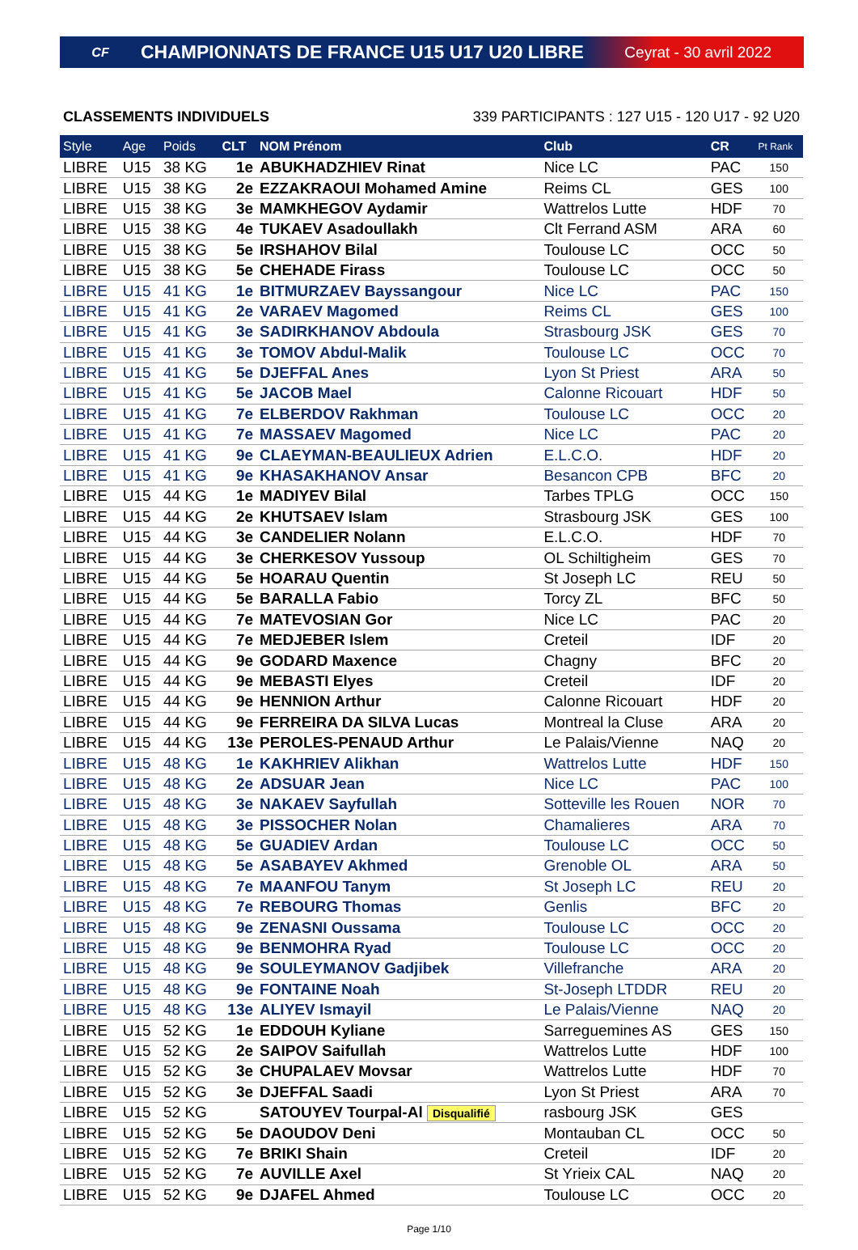CF
CHAMPIONNATS DE FRANCE U15 U17 U20 LIBRE
Ceyrat - 30 avril 2022
CLASSEMENTS INDIVIDUELS 339 PARTICIPANTS : 127 U15 - 120 U17 - 92 U20
| Style | Age | Poids | CLT | NOM Prénom | Club | CR | Pt Rank |
| --- | --- | --- | --- | --- | --- | --- | --- |
| LIBRE | U15 | 38 KG | 1e | ABUKHADZHIEV Rinat | Nice LC | PAC | 150 |
| LIBRE | U15 | 38 KG | 2e | EZZAKRAOUI Mohamed Amine | Reims CL | GES | 100 |
| LIBRE | U15 | 38 KG | 3e | MAMKHEGOV Aydamir | Wattrelos Lutte | HDF | 70 |
| LIBRE | U15 | 38 KG | 4e | TUKAEV Asadoullakh | Clt Ferrand ASM | ARA | 60 |
| LIBRE | U15 | 38 KG | 5e | IRSHAHOV Bilal | Toulouse LC | OCC | 50 |
| LIBRE | U15 | 38 KG | 5e | CHEHADE Firass | Toulouse LC | OCC | 50 |
| LIBRE | U15 | 41 KG | 1e | BITMURZAEV Bayssangour | Nice LC | PAC | 150 |
| LIBRE | U15 | 41 KG | 2e | VARAEV Magomed | Reims CL | GES | 100 |
| LIBRE | U15 | 41 KG | 3e | SADIRKHANOV Abdoula | Strasbourg JSK | GES | 70 |
| LIBRE | U15 | 41 KG | 3e | TOMOV Abdul-Malik | Toulouse LC | OCC | 70 |
| LIBRE | U15 | 41 KG | 5e | DJEFFAL Anes | Lyon St Priest | ARA | 50 |
| LIBRE | U15 | 41 KG | 5e | JACOB Mael | Calonne Ricouart | HDF | 50 |
| LIBRE | U15 | 41 KG | 7e | ELBERDOV Rakhman | Toulouse LC | OCC | 20 |
| LIBRE | U15 | 41 KG | 7e | MASSAEV Magomed | Nice LC | PAC | 20 |
| LIBRE | U15 | 41 KG | 9e | CLAEYMAN-BEAULIEUX Adrien | E.L.C.O. | HDF | 20 |
| LIBRE | U15 | 41 KG | 9e | KHASAKHANOV Ansar | Besancon CPB | BFC | 20 |
| LIBRE | U15 | 44 KG | 1e | MADIYEV Bilal | Tarbes TPLG | OCC | 150 |
| LIBRE | U15 | 44 KG | 2e | KHUTSAEV Islam | Strasbourg JSK | GES | 100 |
| LIBRE | U15 | 44 KG | 3e | CANDELIER Nolann | E.L.C.O. | HDF | 70 |
| LIBRE | U15 | 44 KG | 3e | CHERKESOV Yussoup | OL Schiltigheim | GES | 70 |
| LIBRE | U15 | 44 KG | 5e | HOARAU Quentin | St Joseph LC | REU | 50 |
| LIBRE | U15 | 44 KG | 5e | BARALLA Fabio | Torcy ZL | BFC | 50 |
| LIBRE | U15 | 44 KG | 7e | MATEVOSIAN Gor | Nice LC | PAC | 20 |
| LIBRE | U15 | 44 KG | 7e | MEDJEBER Islem | Creteil | IDF | 20 |
| LIBRE | U15 | 44 KG | 9e | GODARD Maxence | Chagny | BFC | 20 |
| LIBRE | U15 | 44 KG | 9e | MEBASTI Elyes | Creteil | IDF | 20 |
| LIBRE | U15 | 44 KG | 9e | HENNION Arthur | Calonne Ricouart | HDF | 20 |
| LIBRE | U15 | 44 KG | 9e | FERREIRA DA SILVA Lucas | Montreal la Cluse | ARA | 20 |
| LIBRE | U15 | 44 KG | 13e | PEROLES-PENAUD Arthur | Le Palais/Vienne | NAQ | 20 |
| LIBRE | U15 | 48 KG | 1e | KAKHRIEV Alikhan | Wattrelos Lutte | HDF | 150 |
| LIBRE | U15 | 48 KG | 2e | ADSUAR Jean | Nice LC | PAC | 100 |
| LIBRE | U15 | 48 KG | 3e | NAKAEV Sayfullah | Sotteville les Rouen | NOR | 70 |
| LIBRE | U15 | 48 KG | 3e | PISSOCHER Nolan | Chamalieres | ARA | 70 |
| LIBRE | U15 | 48 KG | 5e | GUADIEV Ardan | Toulouse LC | OCC | 50 |
| LIBRE | U15 | 48 KG | 5e | ASABAYEV Akhmed | Grenoble OL | ARA | 50 |
| LIBRE | U15 | 48 KG | 7e | MAANFOU Tanym | St Joseph LC | REU | 20 |
| LIBRE | U15 | 48 KG | 7e | REBOURG Thomas | Genlis | BFC | 20 |
| LIBRE | U15 | 48 KG | 9e | ZENASNI Oussama | Toulouse LC | OCC | 20 |
| LIBRE | U15 | 48 KG | 9e | BENMOHRA Ryad | Toulouse LC | OCC | 20 |
| LIBRE | U15 | 48 KG | 9e | SOULEYMANOV Gadjibek | Villefranche | ARA | 20 |
| LIBRE | U15 | 48 KG | 9e | FONTAINE Noah | St-Joseph LTDDR | REU | 20 |
| LIBRE | U15 | 48 KG | 13e | ALIYEV Ismayil | Le Palais/Vienne | NAQ | 20 |
| LIBRE | U15 | 52 KG | 1e | EDDOUH Kyliane | Sarreguemines AS | GES | 150 |
| LIBRE | U15 | 52 KG | 2e | SAIPOV Saifullah | Wattrelos Lutte | HDF | 100 |
| LIBRE | U15 | 52 KG | 3e | CHUPALAEV Movsar | Wattrelos Lutte | HDF | 70 |
| LIBRE | U15 | 52 KG | 3e | DJEFFAL Saadi | Lyon St Priest | ARA | 70 |
| LIBRE | U15 | 52 KG | | SATOUYEV Tourpal-Al Disqualifié | rasbourg JSK | GES | |
| LIBRE | U15 | 52 KG | 5e | DAOUDOV Deni | Montauban CL | OCC | 50 |
| LIBRE | U15 | 52 KG | 7e | BRIKI Shain | Creteil | IDF | 20 |
| LIBRE | U15 | 52 KG | 7e | AUVILLE Axel | St Yrieix CAL | NAQ | 20 |
| LIBRE | U15 | 52 KG | 9e | DJAFEL Ahmed | Toulouse LC | OCC | 20 |
Page 1/10